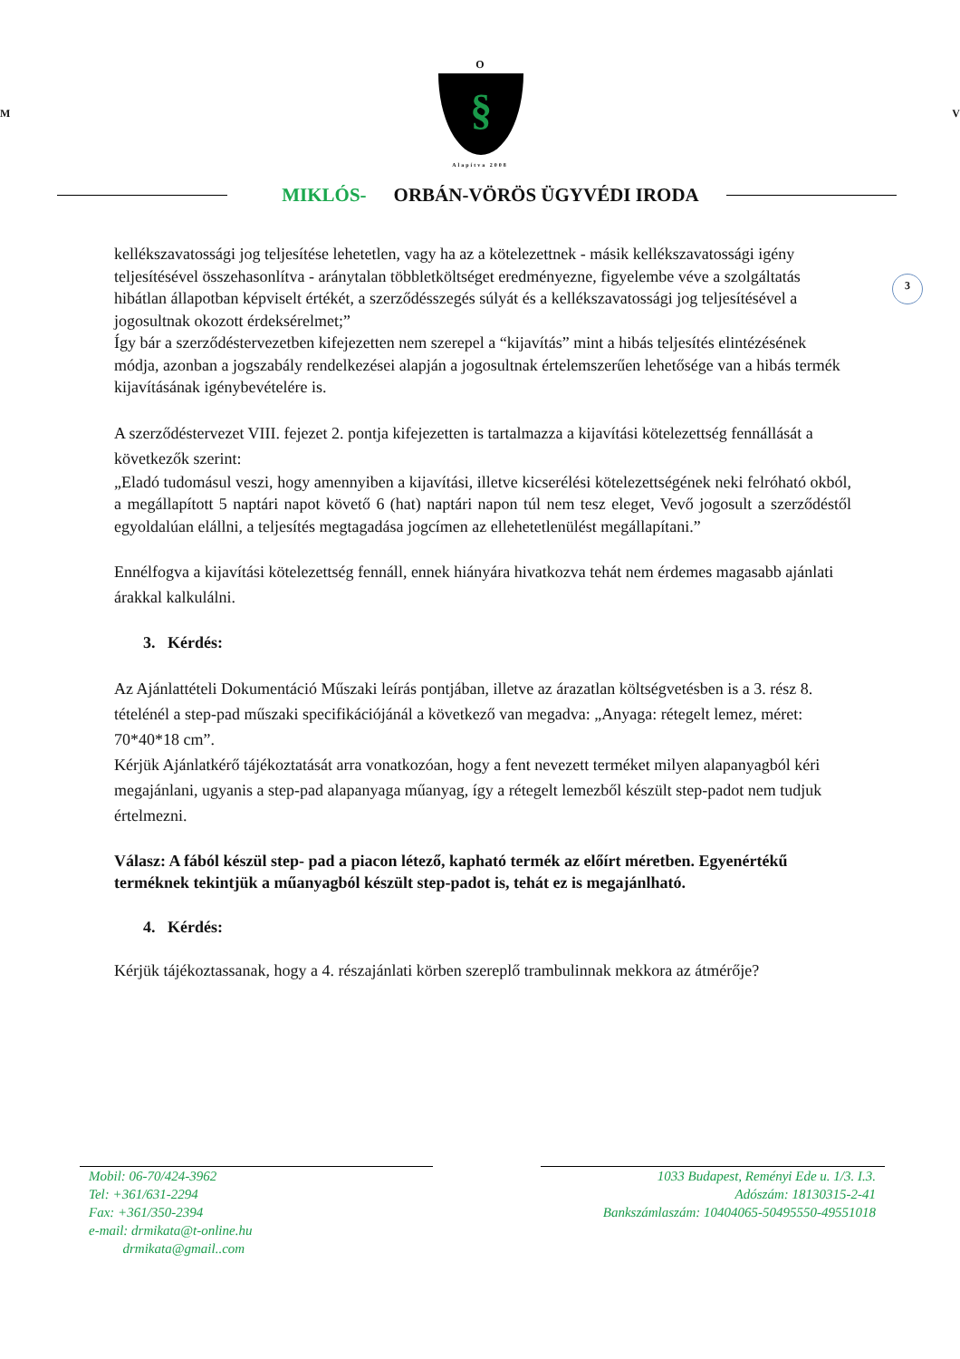O
M
§
V
Alapítva 2008
MIKLÓS- ORBÁN-VÖRÖS ÜGYVÉDI IRODA
3
kellékszavatossági jog teljesítése lehetetlen, vagy ha az a kötelezettnek - másik kellékszavatossági igény teljesítésével összehasonlítva - aránytalan többletköltséget eredményezne, figyelembe véve a szolgáltatás hibátlan állapotban képviselt értékét, a szerződésszegés súlyát és a kellékszavatossági jog teljesítésével a jogosultnak okozott érdeksérelmet;”
Így bár a szerződéstervezetben kifejezetten nem szerepel a “kijavítás” mint a hibás teljesítés elintézésének módja, azonban a jogszabály rendelkezései alapján a jogosultnak értelemszerűen lehetősége van a hibás termék kijavításának igénybevételére is.
A szerződéstervezet VIII. fejezet 2. pontja kifejezetten is tartalmazza a kijavítási kötelezettség fennállását a következők szerint:
„Eladó tudomásul veszi, hogy amennyiben a kijavítási, illetve kicserélési kötelezettségének neki felróható okból, a megállapított 5 naptári napot követő 6 (hat) naptári napon túl nem tesz eleget, Vevő jogosult a szerződéstől egyoldalúan elállni, a teljesítés megtagadása jogcímen az ellehetetlenülést megállapítani.”
Ennélfogva a kijavítási kötelezettség fennáll, ennek hiányára hivatkozva tehát nem érdemes magasabb ajánlati árakkal kalkulálni.
3. Kérdés:
Az Ajánlattételi Dokumentáció Műszaki leírás pontjában, illetve az árazatlan költségvetésben is a 3. rész 8. tételénél a step-pad műszaki specifikációjánál a következő van megadva: „Anyaga: rétegelt lemez, méret: 70*40*18 cm”.
Kérjük Ajánlatkérő tájékoztatását arra vonatkozóan, hogy a fent nevezett terméket milyen alapanyagból kéri megajánlani, ugyanis a step-pad alapanyaga műanyag, így a rétegelt lemezből készült step-padot nem tudjuk értelmezni.
Válasz: A fából készül step- pad a piacon létező, kapható termék az előírt méretben. Egyenértékű terméknek tekintjük a műanyagból készült step-padot is, tehát ez is megajánlható.
4. Kérdés:
Kérjük tájékoztassanak, hogy a 4. részajánlati körben szereplő trambulinnak mekkora az átmérője?
Mobil: 06-70/424-3962
Tel: +361/631-2294
Fax: +361/350-2394
e-mail: drmikata@t-online.hu
drmikata@gmail..com
1033 Budapest, Reményi Ede u. 1/3. I.3.
Adószám: 18130315-2-41
Bankszámlaszám: 10404065-50495550-49551018